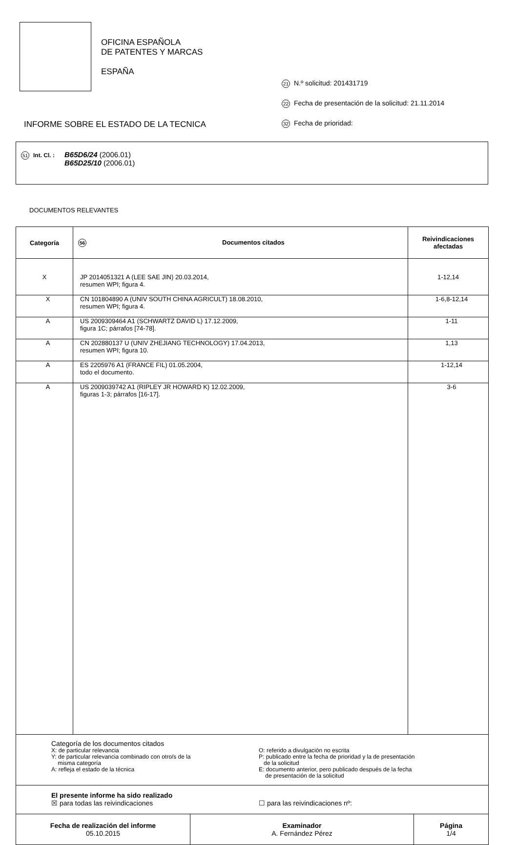OFICINA ESPAÑOLA
DE PATENTES Y MARCAS
ESPAÑA
21 N.º solicitud: 201431719
22 Fecha de presentación de la solicitud: 21.11.2014
32 Fecha de prioridad:
INFORME SOBRE EL ESTADO DE LA TECNICA
| 51 Int. Cl. : | B65D6/24 (2006.01) B65D25/10 (2006.01) |
DOCUMENTOS RELEVANTES
| Categoría | 56 Documentos citados | Reivindicaciones afectadas |
| --- | --- | --- |
| X | JP 2014051321 A (LEE SAE JIN) 20.03.2014, resumen WPI; figura 4. | 1-12,14 |
| X | CN 101804890 A (UNIV SOUTH CHINA AGRICULT) 18.08.2010, resumen WPI; figura 4. | 1-6,8-12,14 |
| A | US 2009309464 A1 (SCHWARTZ DAVID L) 17.12.2009, figura 1C; párrafos [74-78]. | 1-11 |
| A | CN 202880137 U (UNIV ZHEJIANG TECHNOLOGY) 17.04.2013, resumen WPI; figura 10. | 1,13 |
| A | ES 2205976 A1 (FRANCE FIL) 01.05.2004, todo el documento. | 1-12,14 |
| A | US 2009039742 A1 (RIPLEY JR HOWARD K) 12.02.2009, figuras 1-3; párrafos [16-17]. | 3-6 |
| Categoría de los documentos citados X: de particular relevancia Y: de particular relevancia combinado con otro/s de la misma categoría A: refleja el estado de la técnica O: referido a divulgación no escrita P: publicado entre la fecha de prioridad y la de presentación de la solicitud E: documento anterior, pero publicado después de la fecha de presentación de la solicitud | | |
| El presente informe ha sido realizado ☒ para todas las reivindicaciones ☐ para las reivindicaciones nº: | | |
| Fecha de realización del informe 05.10.2015 | Examinador A. Fernández Pérez | Página 1/4 |